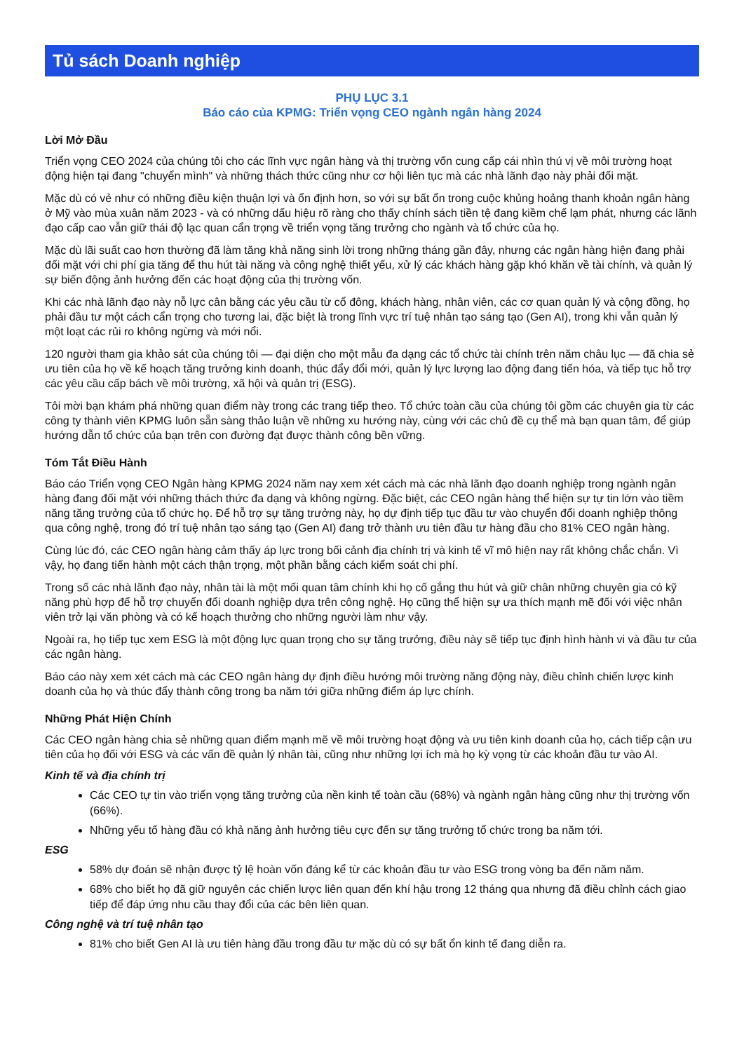Tủ sách Doanh nghiệp
PHỤ LỤC 3.1
Báo cáo của KPMG: Triển vọng CEO ngành ngân hàng 2024
Lời Mở Đầu
Triển vọng CEO 2024 của chúng tôi cho các lĩnh vực ngân hàng và thị trường vốn cung cấp cái nhìn thú vị về môi trường hoạt động hiện tại đang "chuyển mình" và những thách thức cũng như cơ hội liên tục mà các nhà lãnh đạo này phải đối mặt.
Mặc dù có vẻ như có những điều kiện thuận lợi và ổn định hơn, so với sự bất ổn trong cuộc khủng hoảng thanh khoản ngân hàng ở Mỹ vào mùa xuân năm 2023 - và có những dấu hiệu rõ ràng cho thấy chính sách tiền tệ đang kiềm chế lạm phát, nhưng các lãnh đạo cấp cao vẫn giữ thái độ lạc quan cẩn trọng về triển vọng tăng trưởng cho ngành và tổ chức của họ.
Mặc dù lãi suất cao hơn thường đã làm tăng khả năng sinh lời trong những tháng gần đây, nhưng các ngân hàng hiện đang phải đối mặt với chi phí gia tăng để thu hút tài năng và công nghệ thiết yếu, xử lý các khách hàng gặp khó khăn về tài chính, và quản lý sự biến động ảnh hưởng đến các hoạt động của thị trường vốn.
Khi các nhà lãnh đạo này nỗ lực cân bằng các yêu cầu từ cổ đông, khách hàng, nhân viên, các cơ quan quản lý và cộng đồng, họ phải đầu tư một cách cẩn trọng cho tương lai, đặc biệt là trong lĩnh vực trí tuệ nhân tạo sáng tạo (Gen AI), trong khi vẫn quản lý một loạt các rủi ro không ngừng và mới nổi.
120 người tham gia khảo sát của chúng tôi — đại diện cho một mẫu đa dạng các tổ chức tài chính trên năm châu lục — đã chia sẻ ưu tiên của họ về kế hoạch tăng trưởng kinh doanh, thúc đẩy đổi mới, quản lý lực lượng lao động đang tiến hóa, và tiếp tục hỗ trợ các yêu cầu cấp bách về môi trường, xã hội và quản trị (ESG).
Tôi mời bạn khám phá những quan điểm này trong các trang tiếp theo. Tổ chức toàn cầu của chúng tôi gồm các chuyên gia từ các công ty thành viên KPMG luôn sẵn sàng thảo luận về những xu hướng này, cùng với các chủ đề cụ thể mà bạn quan tâm, để giúp hướng dẫn tổ chức của bạn trên con đường đạt được thành công bền vững.
Tóm Tắt Điều Hành
Báo cáo Triển vọng CEO Ngân hàng KPMG 2024 năm nay xem xét cách mà các nhà lãnh đạo doanh nghiệp trong ngành ngân hàng đang đối mặt với những thách thức đa dạng và không ngừng. Đặc biệt, các CEO ngân hàng thể hiện sự tự tin lớn vào tiềm năng tăng trưởng của tổ chức họ. Để hỗ trợ sự tăng trưởng này, họ dự định tiếp tục đầu tư vào chuyển đổi doanh nghiệp thông qua công nghệ, trong đó trí tuệ nhân tạo sáng tạo (Gen AI) đang trở thành ưu tiên đầu tư hàng đầu cho 81% CEO ngân hàng.
Cùng lúc đó, các CEO ngân hàng cảm thấy áp lực trong bối cảnh địa chính trị và kinh tế vĩ mô hiện nay rất không chắc chắn. Vì vậy, họ đang tiến hành một cách thận trọng, một phần bằng cách kiểm soát chi phí.
Trong số các nhà lãnh đạo này, nhân tài là một mối quan tâm chính khi họ cố gắng thu hút và giữ chân những chuyên gia có kỹ năng phù hợp để hỗ trợ chuyển đổi doanh nghiệp dựa trên công nghệ. Họ cũng thể hiện sự ưa thích mạnh mẽ đối với việc nhân viên trở lại văn phòng và có kế hoạch thưởng cho những người làm như vậy.
Ngoài ra, họ tiếp tục xem ESG là một động lực quan trọng cho sự tăng trưởng, điều này sẽ tiếp tục định hình hành vi và đầu tư của các ngân hàng.
Báo cáo này xem xét cách mà các CEO ngân hàng dự định điều hướng môi trường năng động này, điều chỉnh chiến lược kinh doanh của họ và thúc đẩy thành công trong ba năm tới giữa những điểm áp lực chính.
Những Phát Hiện Chính
Các CEO ngân hàng chia sẻ những quan điểm mạnh mẽ về môi trường hoạt động và ưu tiên kinh doanh của họ, cách tiếp cận ưu tiên của họ đối với ESG và các vấn đề quản lý nhân tài, cũng như những lợi ích mà họ kỳ vọng từ các khoản đầu tư vào AI.
Kinh tế và địa chính trị
Các CEO tự tin vào triển vọng tăng trưởng của nền kinh tế toàn cầu (68%) và ngành ngân hàng cũng như thị trường vốn (66%).
Những yếu tố hàng đầu có khả năng ảnh hưởng tiêu cực đến sự tăng trưởng tổ chức trong ba năm tới.
ESG
58% dự đoán sẽ nhận được tỷ lệ hoàn vốn đáng kể từ các khoản đầu tư vào ESG trong vòng ba đến năm năm.
68% cho biết họ đã giữ nguyên các chiến lược liên quan đến khí hậu trong 12 tháng qua nhưng đã điều chỉnh cách giao tiếp để đáp ứng nhu cầu thay đổi của các bên liên quan.
Công nghệ và trí tuệ nhân tạo
81% cho biết Gen AI là ưu tiên hàng đầu trong đầu tư mặc dù có sự bất ổn kinh tế đang diễn ra.